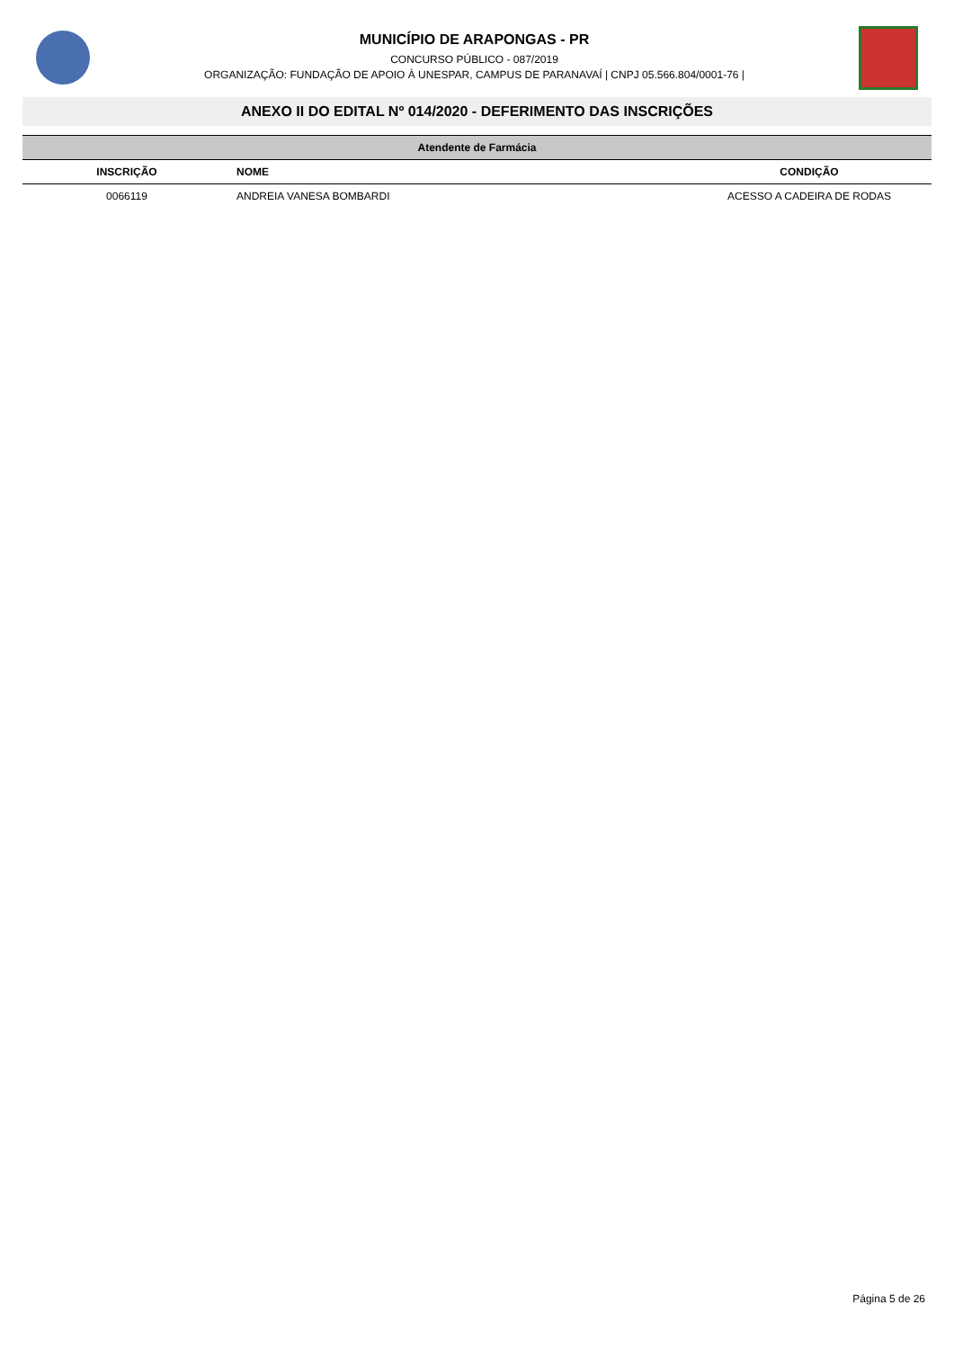MUNICÍPIO DE ARAPONGAS - PR
CONCURSO PÚBLICO - 087/2019
ORGANIZAÇÃO: FUNDAÇÃO DE APOIO À UNESPAR, CAMPUS DE PARANAVAÍ | CNPJ 05.566.804/0001-76 |
ANEXO II DO EDITAL Nº 014/2020 - DEFERIMENTO DAS INSCRIÇÕES
| Atendente de Farmácia | | |
| INSCRIÇÃO | NOME | CONDIÇÃO |
| 0066119 | ANDREIA VANESA BOMBARDI | ACESSO A CADEIRA DE RODAS |
Página 5 de 26